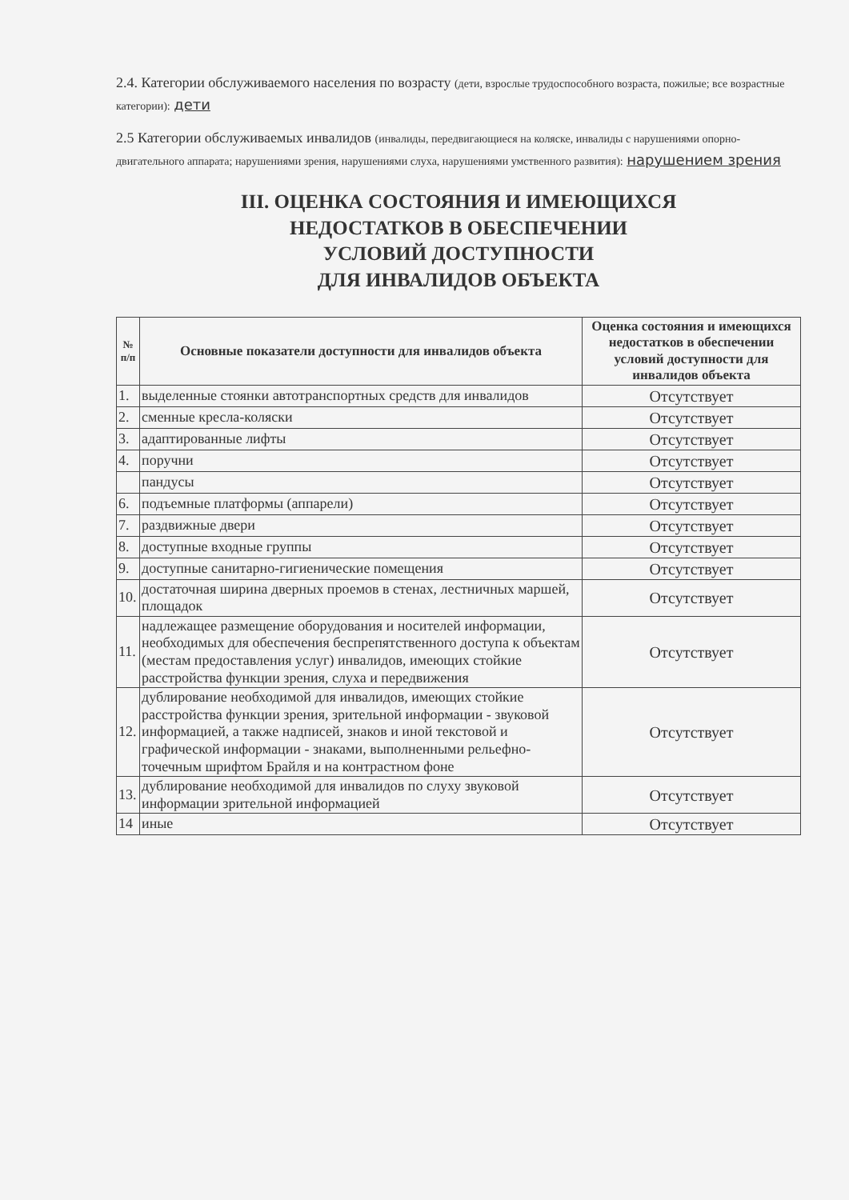2.4. Категории обслуживаемого населения по возрасту (дети, взрослые трудоспособного возраста, пожилые; все возрастные категории): дети
2.5 Категории обслуживаемых инвалидов (инвалиды, передвигающиеся на коляске, инвалиды с нарушениями опорно-двигательного аппарата; нарушениями зрения, нарушениями слуха, нарушениями умственного развития): нарушением зрения
III. ОЦЕНКА СОСТОЯНИЯ И ИМЕЮЩИХСЯ
НЕДОСТАТКОВ В ОБЕСПЕЧЕНИИ
УСЛОВИЙ ДОСТУПНОСТИ
ДЛЯ ИНВАЛИДОВ ОБЪЕКТА
| № п/п | Основные показатели доступности для инвалидов объекта | Оценка состояния и имеющихся недостатков в обеспечении условий доступности для инвалидов объекта |
| --- | --- | --- |
| 1. | выделенные стоянки автотранспортных средств для инвалидов | Отсутствует |
| 2. | сменные кресла-коляски | Отсутствует |
| 3. | адаптированные лифты | Отсутствует |
| 4. | поручни | Отсутствует |
| | пандусы | Отсутствует |
| 6. | подъемные платформы (аппарели) | Отсутствует |
| 7. | раздвижные двери | Отсутствует |
| 8. | доступные входные группы | Отсутствует |
| 9. | доступные санитарно-гигиенические помещения | Отсутствует |
| 10. | достаточная ширина дверных проемов в стенах, лестничных маршей, площадок | Отсутствует |
| 11. | надлежащее размещение оборудования и носителей информации, необходимых для обеспечения беспрепятственного доступа к объектам (местам предоставления услуг) инвалидов, имеющих стойкие расстройства функции зрения, слуха и передвижения | Отсутствует |
| 12. | дублирование необходимой для инвалидов, имеющих стойкие расстройства функции зрения, зрительной информации - звуковой информацией, а также надписей, знаков и иной текстовой и графической информации - знаками, выполненными рельефно- точечным шрифтом Брайля и на контрастном фоне | Отсутствует |
| 13. | дублирование необходимой для инвалидов по слуху звуковой информации зрительной информацией | Отсутствует |
| 14 | иные | Отсутствует |